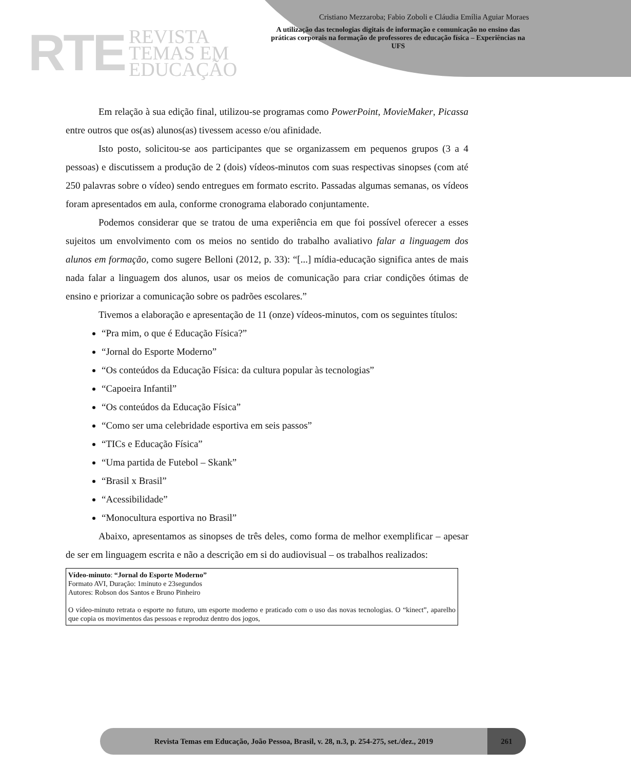RTE
REVISTA
TEMAS EM
EDUCAÇÃO
Cristiano Mezzaroba; Fabio Zoboli e Cláudia Emília Aguiar Moraes
A utilização das tecnologias digitais de informação e comunicação no ensino das práticas corporais na formação de professores de educação física – Experiências na UFS
Em relação à sua edição final, utilizou-se programas como PowerPoint, MovieMaker, Picassa entre outros que os(as) alunos(as) tivessem acesso e/ou afinidade.
Isto posto, solicitou-se aos participantes que se organizassem em pequenos grupos (3 a 4 pessoas) e discutissem a produção de 2 (dois) vídeos-minutos com suas respectivas sinopses (com até 250 palavras sobre o vídeo) sendo entregues em formato escrito. Passadas algumas semanas, os vídeos foram apresentados em aula, conforme cronograma elaborado conjuntamente.
Podemos considerar que se tratou de uma experiência em que foi possível oferecer a esses sujeitos um envolvimento com os meios no sentido do trabalho avaliativo falar a linguagem dos alunos em formação, como sugere Belloni (2012, p. 33): “[...] mídia-educação significa antes de mais nada falar a linguagem dos alunos, usar os meios de comunicação para criar condições ótimas de ensino e priorizar a comunicação sobre os padrões escolares.”
Tivemos a elaboração e apresentação de 11 (onze) vídeos-minutos, com os seguintes títulos:
“Pra mim, o que é Educação Física?”
“Jornal do Esporte Moderno”
“Os conteúdos da Educação Física: da cultura popular às tecnologias”
“Capoeira Infantil”
“Os conteúdos da Educação Física”
“Como ser uma celebridade esportiva em seis passos”
“TICs e Educação Física”
“Uma partida de Futebol – Skank”
“Brasil x Brasil”
“Acessibilidade”
“Monocultura esportiva no Brasil”
Abaixo, apresentamos as sinopses de três deles, como forma de melhor exemplificar – apesar de ser em linguagem escrita e não a descrição em si do audiovisual – os trabalhos realizados:
Vídeo-minuto: “Jornal do Esporte Moderno”
Formato AVI, Duração: 1minuto e 23segundos
Autores: Robson dos Santos e Bruno Pinheiro
O vídeo-minuto retrata o esporte no futuro, um esporte moderno e praticado com o uso das novas tecnologias. O “kinect”, aparelho que copia os movimentos das pessoas e reproduz dentro dos jogos,
Revista Temas em Educação, João Pessoa, Brasil, v. 28, n.3, p. 254-275, set./dez., 2019
261